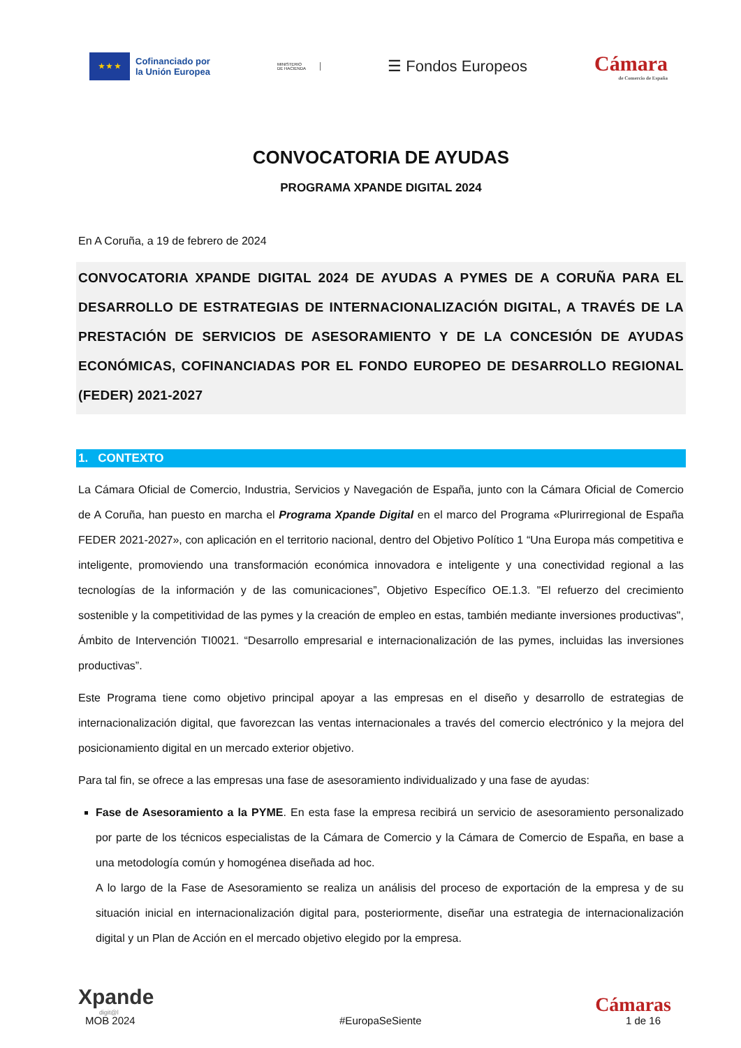★ ★ ★
Cofinanciado por
la Unión Europea
MINISTERIO
DE HACIENDA
☰ Fondos Europeos
Cámara
de Comercio de España
CONVOCATORIA DE AYUDAS
PROGRAMA XPANDE DIGITAL 2024
En A Coruña, a 19 de febrero de 2024
CONVOCATORIA XPANDE DIGITAL 2024 DE AYUDAS A PYMES DE A CORUÑA PARA EL DESARROLLO DE ESTRATEGIAS DE INTERNACIONALIZACIÓN DIGITAL, A TRAVÉS DE LA PRESTACIÓN DE SERVICIOS DE ASESORAMIENTO Y DE LA CONCESIÓN DE AYUDAS ECONÓMICAS, COFINANCIADAS POR EL FONDO EUROPEO DE DESARROLLO REGIONAL (FEDER) 2021-2027
1. CONTEXTO
La Cámara Oficial de Comercio, Industria, Servicios y Navegación de España, junto con la Cámara Oficial de Comercio de A Coruña, han puesto en marcha el Programa Xpande Digital en el marco del Programa «Plurirregional de España FEDER 2021-2027», con aplicación en el territorio nacional, dentro del Objetivo Político 1 “Una Europa más competitiva e inteligente, promoviendo una transformación económica innovadora e inteligente y una conectividad regional a las tecnologías de la información y de las comunicaciones”, Objetivo Específico OE.1.3. "El refuerzo del crecimiento sostenible y la competitividad de las pymes y la creación de empleo en estas, también mediante inversiones productivas", Ámbito de Intervención TI0021. “Desarrollo empresarial e internacionalización de las pymes, incluidas las inversiones productivas”.
Este Programa tiene como objetivo principal apoyar a las empresas en el diseño y desarrollo de estrategias de internacionalización digital, que favorezcan las ventas internacionales a través del comercio electrónico y la mejora del posicionamiento digital en un mercado exterior objetivo.
Para tal fin, se ofrece a las empresas una fase de asesoramiento individualizado y una fase de ayudas:
Fase de Asesoramiento a la PYME. En esta fase la empresa recibirá un servicio de asesoramiento personalizado por parte de los técnicos especialistas de la Cámara de Comercio y la Cámara de Comercio de España, en base a una metodología común y homogénea diseñada ad hoc.
A lo largo de la Fase de Asesoramiento se realiza un análisis del proceso de exportación de la empresa y de su situación inicial en internacionalización digital para, posteriormente, diseñar una estrategia de internacionalización digital y un Plan de Acción en el mercado objetivo elegido por la empresa.
Xpande
digit@l
Cámaras
MOB 2024 #EuropaSeSiente 1 de 16